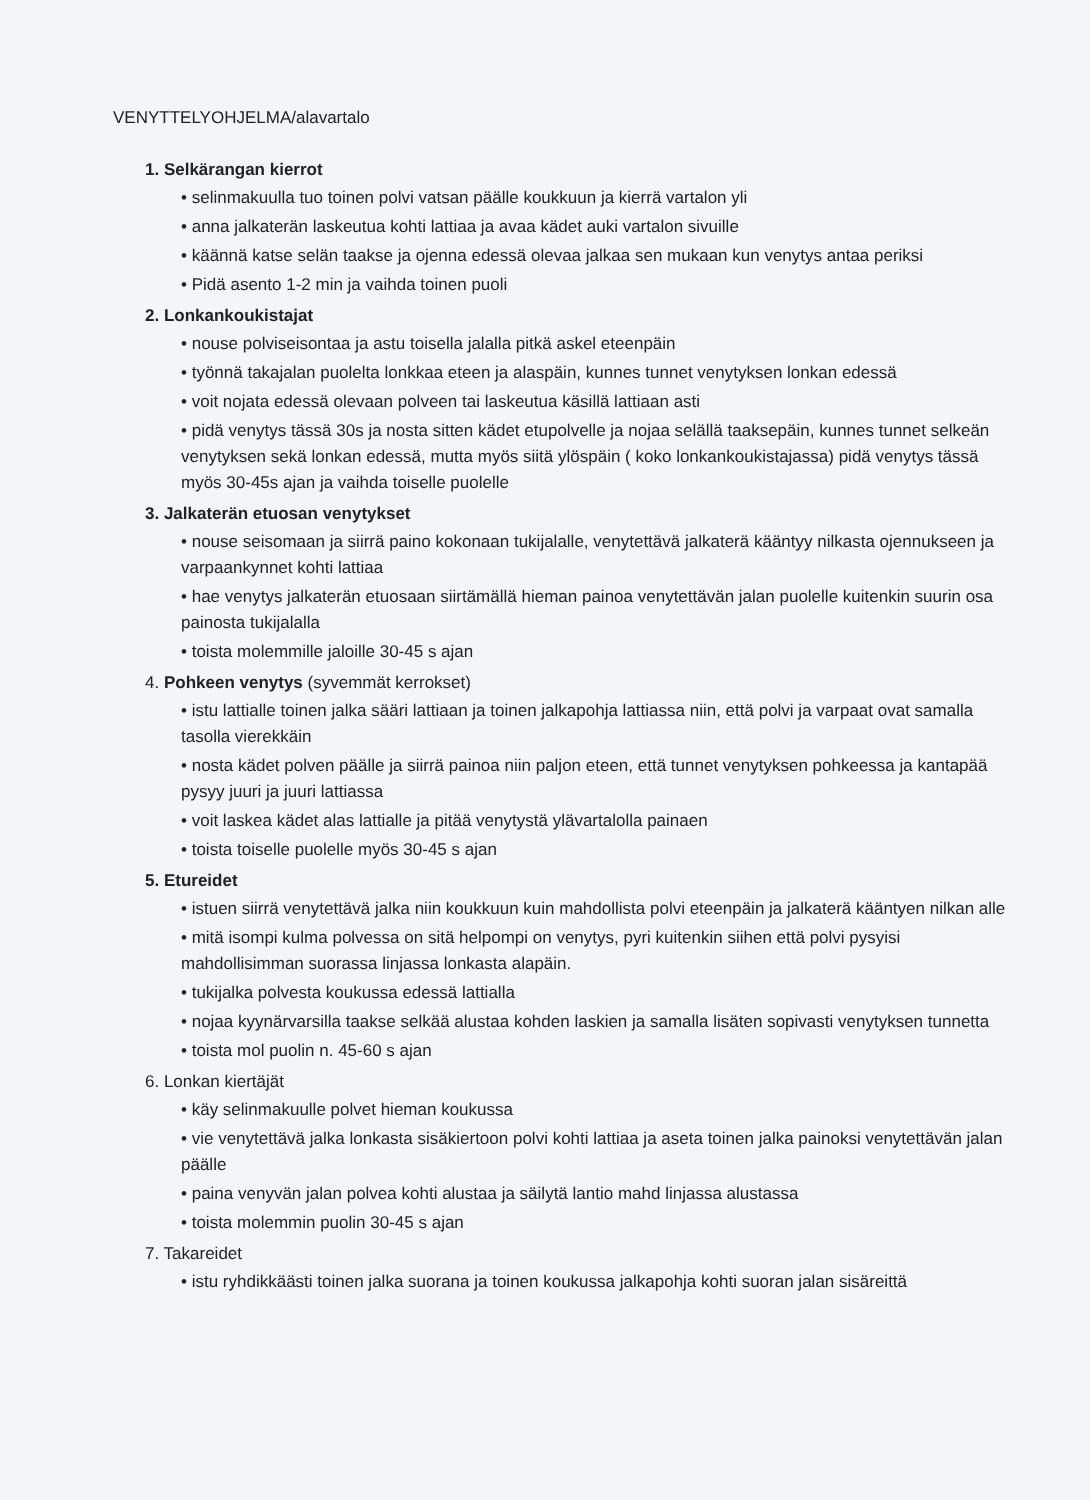VENYTTELYOHJELMA/alavartalo
1. Selkärangan kierrot
• selinmakuulla tuo toinen polvi vatsan päälle koukkuun ja kierrä vartalon yli
• anna jalkaterän laskeutua kohti lattiaa ja avaa kädet auki vartalon sivuille
• käännä katse selän taakse ja ojenna edessä olevaa jalkaa sen mukaan kun venytys antaa periksi
• Pidä asento 1-2 min ja vaihda toinen puoli
2. Lonkankoukistajat
• nouse polviseisontaa ja astu toisella jalalla pitkä askel eteenpäin
• työnnä takajalan puolelta lonkkaa eteen ja alaspäin, kunnes tunnet venytyksen lonkan edessä
• voit nojata edessä olevaan polveen tai laskeutua käsillä lattiaan asti
• pidä venytys tässä 30s ja nosta sitten kädet etupolvelle ja nojaa selällä taaksepäin, kunnes tunnet selkeän venytyksen sekä lonkan edessä, mutta myös siitä ylöspäin ( koko lonkankoukistajassa) pidä venytys tässä myös 30-45s ajan ja vaihda toiselle puolelle
3. Jalkaterän etuosan venytykset
• nouse seisomaan ja siirrä paino kokonaan tukijalalle, venytettävä jalkaterä kääntyy nilkasta ojennukseen ja varpaankynnet kohti lattiaa
• hae venytys jalkaterän etuosaan siirtämällä hieman painoa venytettävän jalan puolelle kuitenkin suurin osa painosta tukijalalla
• toista molemmille jaloille 30-45 s ajan
4. Pohkeen venytys (syvemmät kerrokset)
• istu lattialle toinen jalka sääri lattiaan ja toinen jalkapohja lattiassa niin, että polvi ja varpaat ovat samalla tasolla vierekkäin
• nosta kädet polven päälle ja siirrä painoa niin paljon eteen, että tunnet venytyksen pohkeessa ja kantapää pysyy juuri ja juuri lattiassa
• voit laskea kädet alas lattialle ja pitää venytystä ylävartalolla painaen
• toista toiselle puolelle myös 30-45 s ajan
5. Etureidet
• istuen siirrä venytettävä jalka niin koukkuun kuin mahdollista polvi eteenpäin ja jalkaterä kääntyen nilkan alle
• mitä isompi kulma polvessa on sitä helpompi on venytys, pyri kuitenkin siihen että polvi pysyisi mahdollisimman suorassa linjassa lonkasta alapäin.
• tukijalka polvesta koukussa edessä lattialla
• nojaa kyynärvarsilla taakse selkää alustaa kohden laskien ja samalla lisäten sopivasti venytyksen tunnetta
• toista mol puolin n. 45-60 s ajan
6. Lonkan kiertäjät
• käy selinmakuulle polvet hieman koukussa
• vie venytettävä jalka lonkasta sisäkiertoon polvi kohti lattiaa ja aseta toinen jalka painoksi venytettävän jalan päälle
• paina venyvän jalan polvea kohti alustaa ja säilytä lantio mahd linjassa alustassa
• toista molemmin puolin 30-45 s ajan
7. Takareidet
• istu ryhdikkäästi toinen jalka suorana ja toinen koukussa jalkapohja kohti suoran jalan sisäreittä